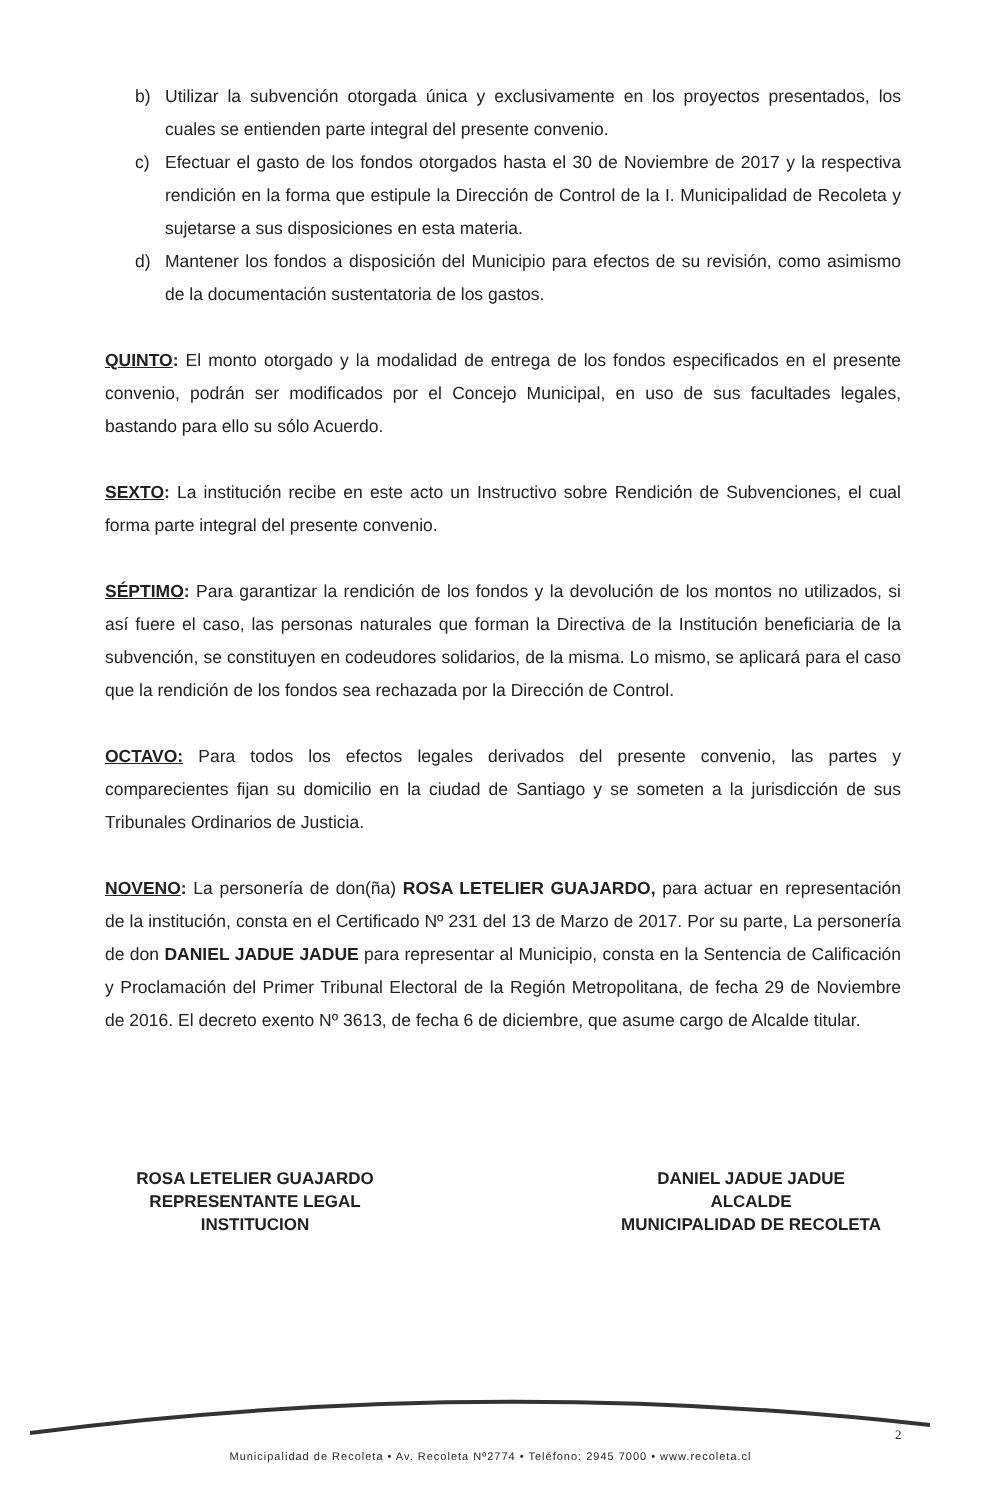b) Utilizar la subvención otorgada única y exclusivamente en los proyectos presentados, los cuales se entienden parte integral del presente convenio.
c) Efectuar el gasto de los fondos otorgados hasta el 30 de Noviembre de 2017 y la respectiva rendición en la forma que estipule la Dirección de Control de la I. Municipalidad de Recoleta y sujetarse a sus disposiciones en esta materia.
d) Mantener los fondos a disposición del Municipio para efectos de su revisión, como asimismo de la documentación sustentatoria de los gastos.
QUINTO: El monto otorgado y la modalidad de entrega de los fondos especificados en el presente convenio, podrán ser modificados por el Concejo Municipal, en uso de sus facultades legales, bastando para ello su sólo Acuerdo.
SEXTO: La institución recibe en este acto un Instructivo sobre Rendición de Subvenciones, el cual forma parte integral del presente convenio.
SÉPTIMO: Para garantizar la rendición de los fondos y la devolución de los montos no utilizados, si así fuere el caso, las personas naturales que forman la Directiva de la Institución beneficiaria de la subvención, se constituyen en codeudores solidarios, de la misma. Lo mismo, se aplicará para el caso que la rendición de los fondos sea rechazada por la Dirección de Control.
OCTAVO: Para todos los efectos legales derivados del presente convenio, las partes y comparecientes fijan su domicilio en la ciudad de Santiago y se someten a la jurisdicción de sus Tribunales Ordinarios de Justicia.
NOVENO: La personería de don(ña) ROSA LETELIER GUAJARDO, para actuar en representación de la institución, consta en el Certificado Nº 231 del 13 de Marzo de 2017. Por su parte, La personería de don DANIEL JADUE JADUE para representar al Municipio, consta en la Sentencia de Calificación y Proclamación del Primer Tribunal Electoral de la Región Metropolitana, de fecha 29 de Noviembre de 2016. El decreto exento Nº 3613, de fecha 6 de diciembre, que asume cargo de Alcalde titular.
ROSA LETELIER GUAJARDO
REPRESENTANTE LEGAL
INSTITUCION
DANIEL JADUE JADUE
ALCALDE
MUNICIPALIDAD DE RECOLETA
2
Municipalidad de Recoleta • Av. Recoleta Nº2774 • Teléfono: 2945 7000 • www.recoleta.cl